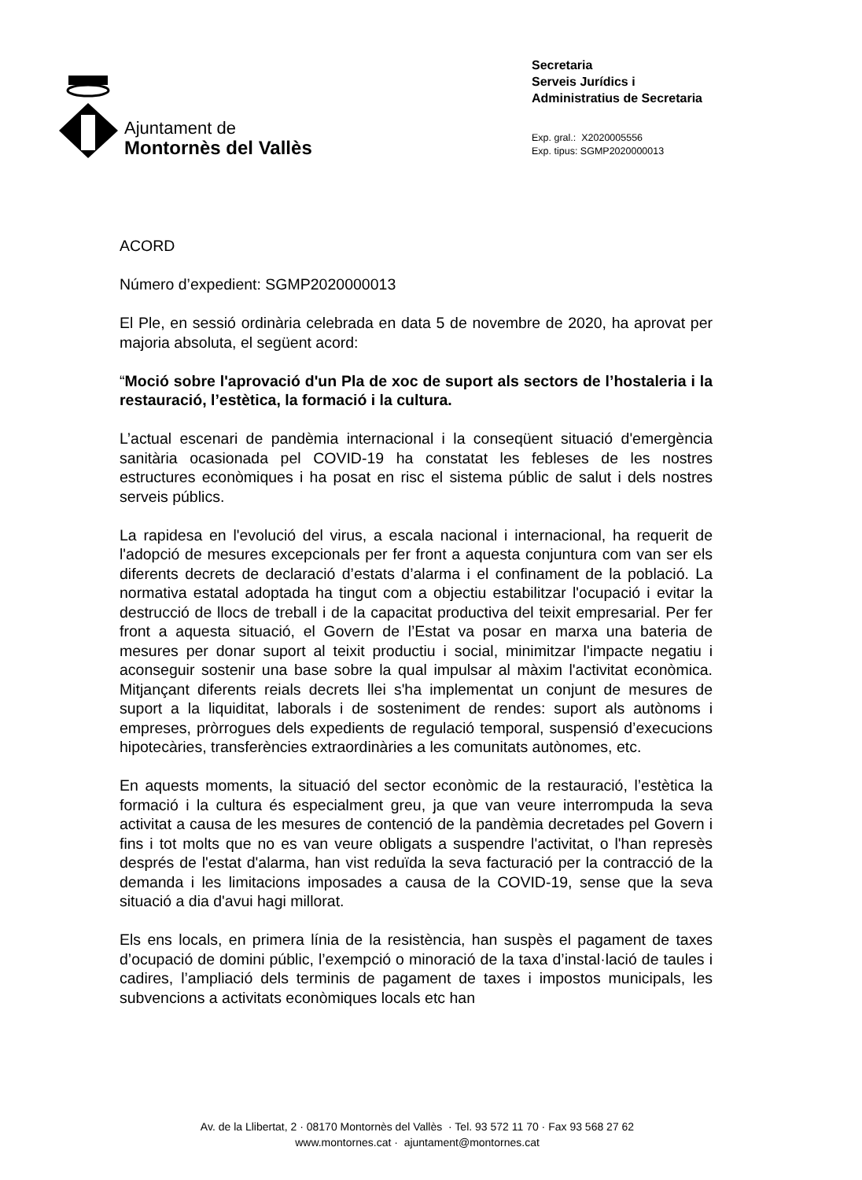Ajuntament de
Montornès del Vallès
Secretaria
Serveis Jurídics i
Administratius de Secretaria
Exp. gral.: X2020005556
Exp. tipus: SGMP2020000013
ACORD
Número d’expedient: SGMP2020000013
El Ple, en sessió ordinària celebrada en data 5 de novembre de 2020, ha aprovat per majoria absoluta, el següent acord:
“Moció sobre l'aprovació d'un Pla de xoc de suport als sectors de l’hostaleria i la restauració, l’estètica, la formació i la cultura.
L’actual escenari de pandèmia internacional i la conseqüent situació d'emergència sanitària ocasionada pel COVID-19 ha constatat les febleses de les nostres estructures econòmiques i ha posat en risc el sistema públic de salut i dels nostres serveis públics.
La rapidesa en l'evolució del virus, a escala nacional i internacional, ha requerit de l'adopció de mesures excepcionals per fer front a aquesta conjuntura com van ser els diferents decrets de declaració d’estats d’alarma i el confinament de la població. La normativa estatal adoptada ha tingut com a objectiu estabilitzar l'ocupació i evitar la destrucció de llocs de treball i de la capacitat productiva del teixit empresarial. Per fer front a aquesta situació, el Govern de l’Estat va posar en marxa una bateria de mesures per donar suport al teixit productiu i social, minimitzar l'impacte negatiu i aconseguir sostenir una base sobre la qual impulsar al màxim l'activitat econòmica. Mitjançant diferents reials decrets llei s'ha implementat un conjunt de mesures de suport a la liquiditat, laborals i de sosteniment de rendes: suport als autònoms i empreses, pròrrogues dels expedients de regulació temporal, suspensió d’execucions hipotecàries, transferències extraordinàries a les comunitats autònomes, etc.
En aquests moments, la situació del sector econòmic de la restauració, l’estètica la formació i la cultura és especialment greu, ja que van veure interrompuda la seva activitat a causa de les mesures de contenció de la pandèmia decretades pel Govern i fins i tot molts que no es van veure obligats a suspendre l'activitat, o l'han represès després de l'estat d'alarma, han vist reduïda la seva facturació per la contracció de la demanda i les limitacions imposades a causa de la COVID-19, sense que la seva situació a dia d'avui hagi millorat.
Els ens locals, en primera línia de la resistència, han suspès el pagament de taxes d’ocupació de domini públic, l’exempció o minoració de la taxa d’instal·lació de taules i cadires, l’ampliació dels terminis de pagament de taxes i impostos municipals, les subvencions a activitats econòmiques locals etc han
Av. de la Llibertat, 2 · 08170 Montornès del Vallès · Tel. 93 572 11 70 · Fax 93 568 27 62
www.montornes.cat · ajuntament@montornes.cat